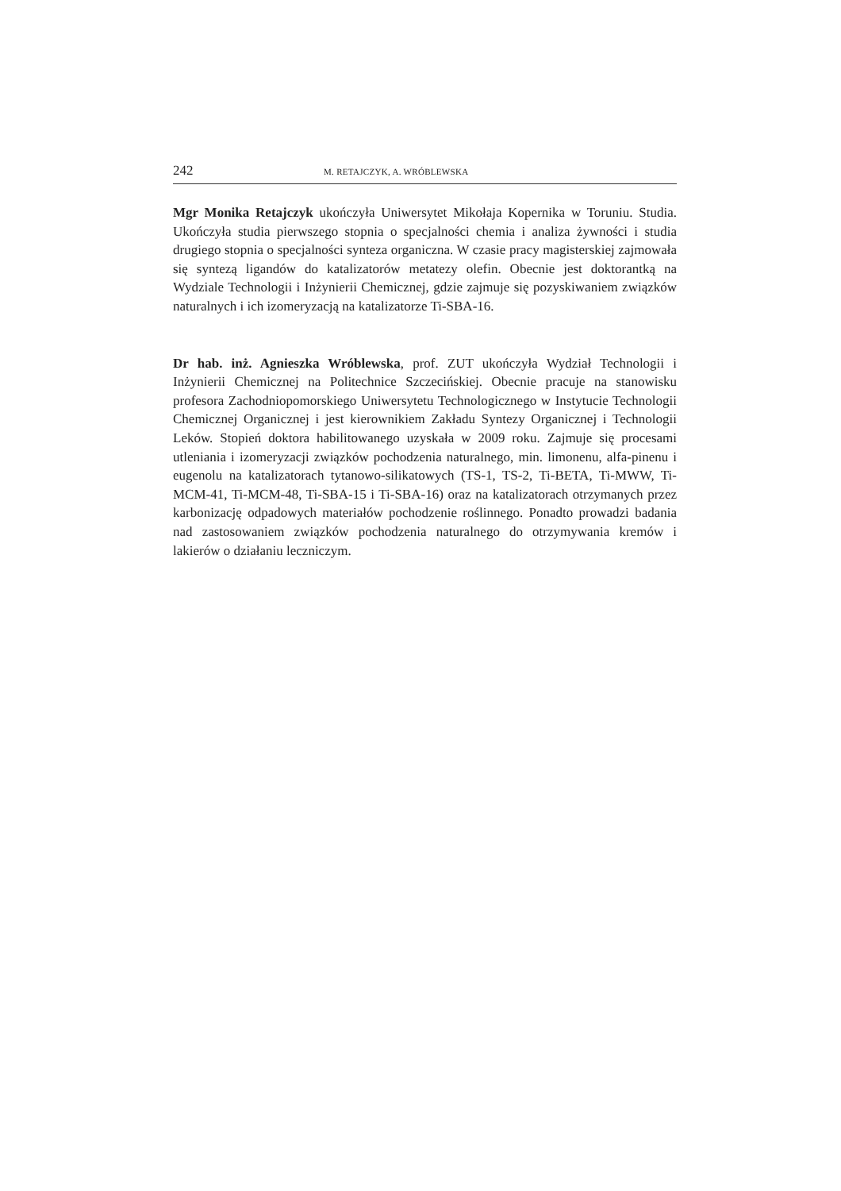242 M. RETAJCZYK, A. WRÓBLEWSKA
Mgr Monika Retajczyk ukończyła Uniwersytet Mikołaja Kopernika w Toruniu. Studia. Ukończyła studia pierwszego stopnia o specjalności chemia i analiza żywności i studia drugiego stopnia o specjalności synteza organiczna. W czasie pracy magisterskiej zajmowała się syntezą ligandów do katalizatorów metatezy olefin. Obecnie jest doktorantką na Wydziale Technologii i Inżynierii Chemicznej, gdzie zajmuje się pozyskiwaniem związków naturalnych i ich izomeryzacją na katalizatorze Ti-SBA-16.
Dr hab. inż. Agnieszka Wróblewska, prof. ZUT ukończyła Wydział Technologii i Inżynierii Chemicznej na Politechnice Szczecińskiej. Obecnie pracuje na stanowisku profesora Zachodniopomorskiego Uniwersytetu Technologicznego w Instytucie Technologii Chemicznej Organicznej i jest kierownikiem Zakładu Syntezy Organicznej i Technologii Leków. Stopień doktora habilitowanego uzyskała w 2009 roku. Zajmuje się procesami utleniania i izomeryzacji związków pochodzenia naturalnego, min. limonenu, alfa-pinenu i eugenolu na katalizatorach tytanowo-silikatowych (TS-1, TS-2, Ti-BETA, Ti-MWW, Ti-MCM-41, Ti-MCM-48, Ti-SBA-15 i Ti-SBA-16) oraz na katalizatorach otrzymanych przez karbonizację odpadowych materiałów pochodzenie roślinnego. Ponadto prowadzi badania nad zastosowaniem związków pochodzenia naturalnego do otrzymywania kremów i lakierów o działaniu leczniczym.